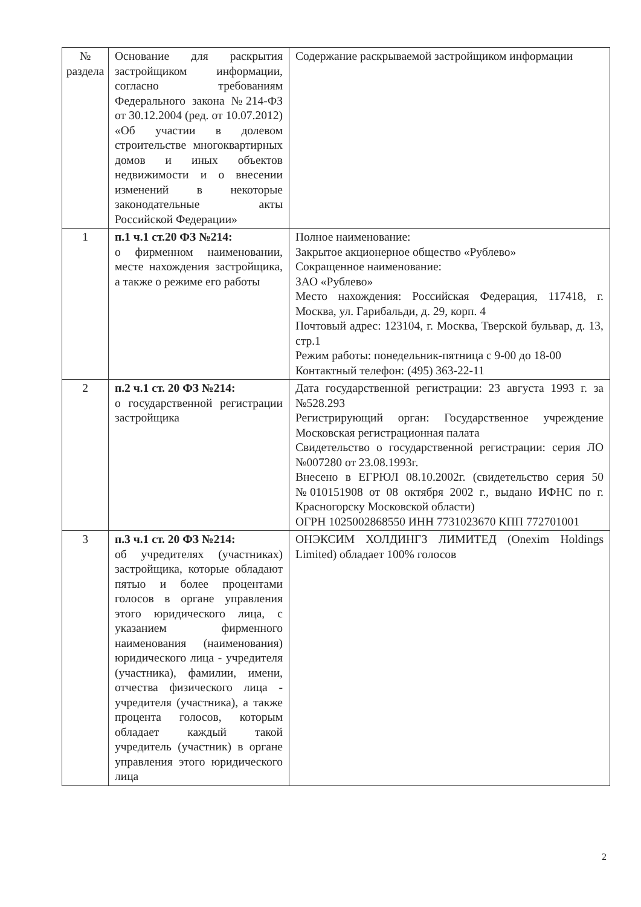| № раздела | Основание для раскрытия застройщиком информации, согласно требованиям Федерального закона №214-ФЗ от 30.12.2004 (ред. от 10.07.2012) «Об участии в долевом строительстве многоквартирных домов и иных объектов недвижимости и о внесении изменений в некоторые законодательные акты Российской Федерации» | Содержание раскрываемой застройщиком информации |
| 1 | п.1 ч.1 ст.20 ФЗ №214: о фирменном наименовании, месте нахождения застройщика, а также о режиме его работы | Полное наименование: Закрытое акционерное общество «Рублево» Сокращенное наименование: ЗАО «Рублево» Место нахождения: Российская Федерация, 117418, г. Москва, ул. Гарибальди, д. 29, корп. 4 Почтовый адрес: 123104, г. Москва, Тверской бульвар, д. 13, стр.1 Режим работы: понедельник-пятница с 9-00 до 18-00 Контактный телефон: (495) 363-22-11 |
| 2 | п.2 ч.1 ст. 20 ФЗ №214: о государственной регистрации застройщика | Дата государственной регистрации: 23 августа 1993 г. за №528.293 Регистрирующий орган: Государственное учреждение Московская регистрационная палата Свидетельство о государственной регистрации: серия ЛО №007280 от 23.08.1993г. Внесено в ЕГРЮЛ 08.10.2002г. (свидетельство серия 50 №010151908 от 08 октября 2002 г., выдано ИФНС по г. Красногорску Московской области) ОГРН 1025002868550 ИНН 7731023670 КПП 772701001 |
| 3 | п.3 ч.1 ст. 20 ФЗ №214: об учредителях (участниках) застройщика, которые обладают пятью и более процентами голосов в органе управления этого юридического лица, с указанием фирменного наименования (наименования) юридического лица - учредителя (участника), фамилии, имени, отчества физического лица - учредителя (участника), а также процента голосов, которым обладает каждый такой учредитель (участник) в органе управления этого юридического лица | ОНЭКСИМ ХОЛДИНГЗ ЛИМИТЕД (Onexim Holdings Limited) обладает 100% голосов |
2